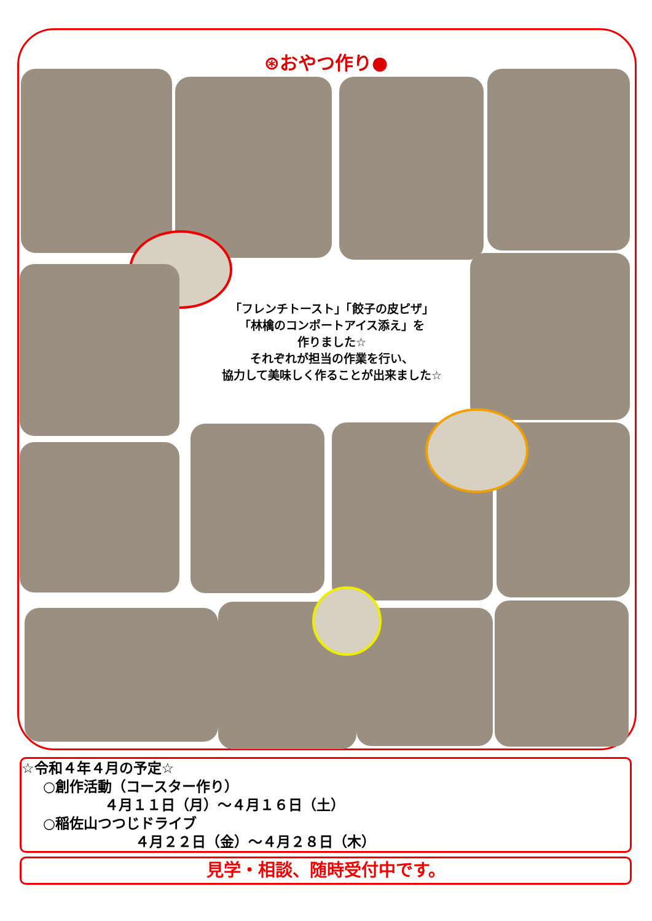⊛おやつ作り●
「フレンチトースト」「餃子の皮ピザ」
「林檎のコンポートアイス添え」を
作りました☆
それぞれが担当の作業を行い、
協力して美味しく作ることが出来ました☆
☆令和４年４月の予定☆
○創作活動（コースター作り）
４月１１日（月）～４月１６日（土）
○稲佐山つつじドライブ
４月２２日（金）～４月２８日（木）
見学・相談、随時受付中です。